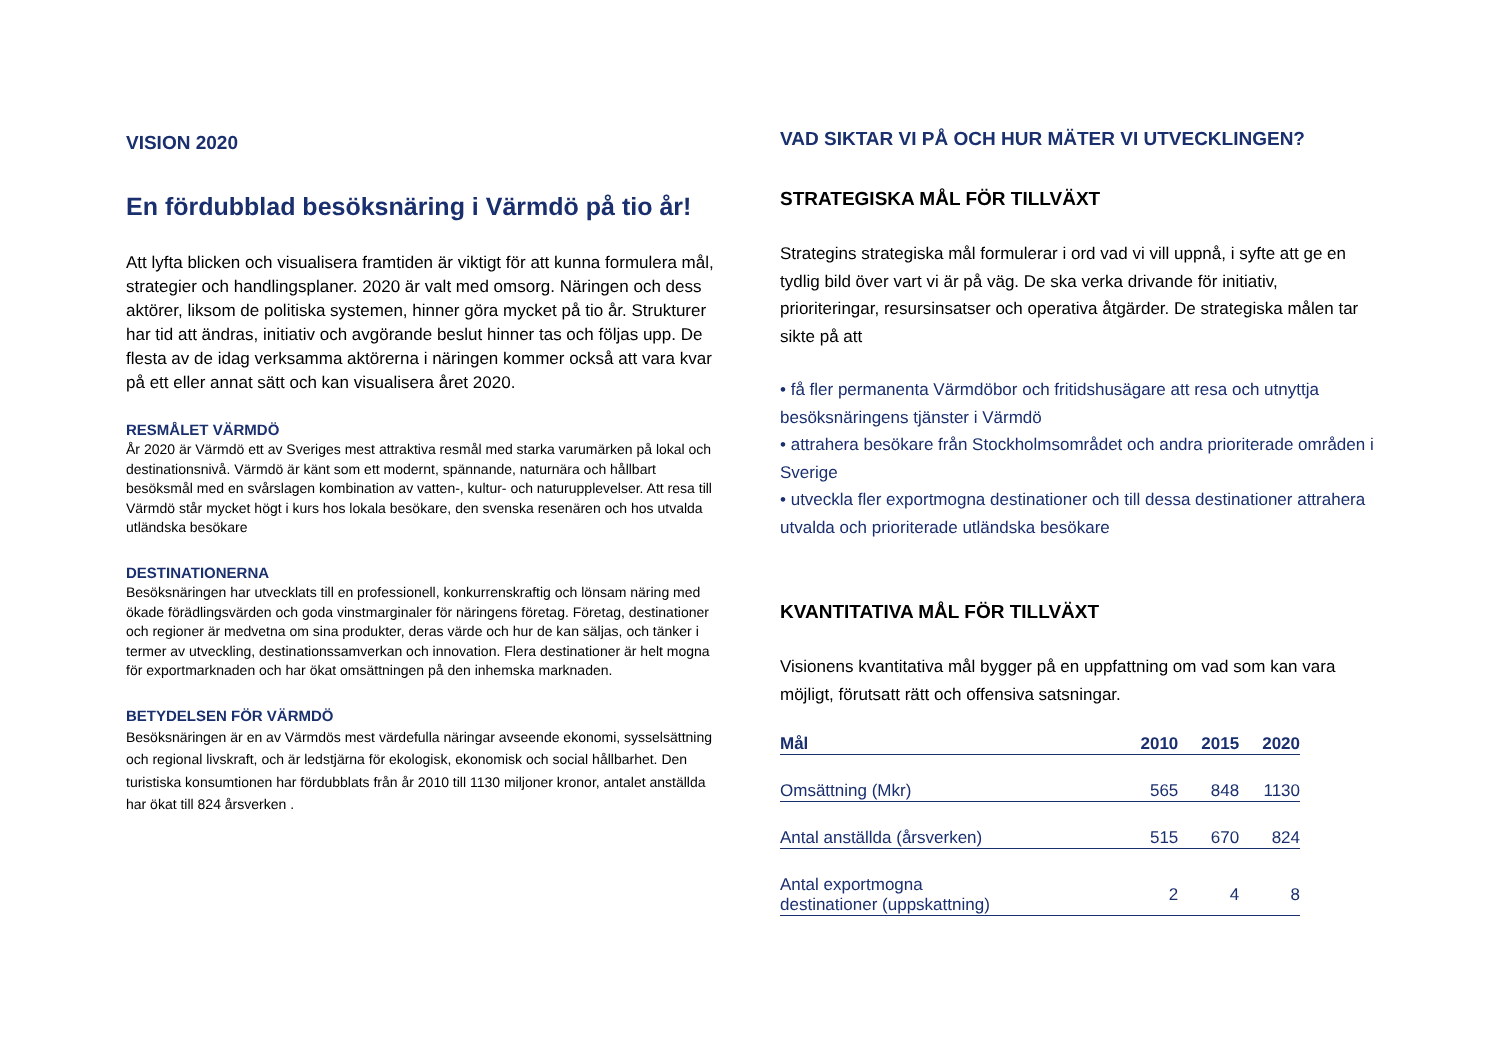VISION 2020
En fördubblad besöksnäring i Värmdö på tio år!
Att lyfta blicken och visualisera framtiden är viktigt för att kunna formulera mål, strategier och handlingsplaner. 2020 är valt med omsorg. Näringen och dess aktörer, liksom de politiska systemen, hinner göra mycket på tio år. Strukturer har tid att ändras, initiativ och avgörande beslut hinner tas och följas upp. De flesta av de idag verksamma aktörerna i näringen kommer också att vara kvar på ett eller annat sätt och kan visualisera året 2020.
RESMÅLET VÄRMDÖ
År 2020 är Värmdö ett av Sveriges mest attraktiva resmål med starka varumärken på lokal och destinationsnivå. Värmdö är känt som ett modernt, spännande, naturnära och hållbart besöksmål med en svårslagen kombination av vatten-, kultur- och naturupplevelser. Att resa till Värmdö står mycket högt i kurs hos lokala besökare, den svenska resenären och hos utvalda utländska besökare
DESTINATIONERNA
Besöksnäringen har utvecklats till en professionell, konkurrenskraftig och lönsam näring med ökade förädlingsvärden och goda vinstmarginaler för näringens företag. Företag, destinationer och regioner är medvetna om sina produkter, deras värde och hur de kan säljas, och tänker i termer av utveckling, destinationssamverkan och innovation. Flera destinationer är helt mogna för exportmarknaden och har ökat omsättningen på den inhemska marknaden.
BETYDELSEN FÖR VÄRMDÖ
Besöksnäringen är en av Värmdös mest värdefulla näringar avseende ekonomi, sysselsättning och regional livskraft, och är ledstjärna för ekologisk, ekonomisk och social hållbarhet. Den turistiska konsumtionen har fördubblats från år 2010 till 1130 miljoner kronor, antalet anställda har ökat till 824 årsverken .
VAD SIKTAR VI PÅ OCH HUR MÄTER VI UTVECKLINGEN?
STRATEGISKA MÅL FÖR TILLVÄXT
Strategins strategiska mål formulerar i ord vad vi vill uppnå, i syfte att ge en tydlig bild över vart vi är på väg. De ska verka drivande för initiativ, prioriteringar, resursinsatser och operativa åtgärder. De strategiska målen tar sikte på att
• få fler permanenta Värmdöbor och fritidshusägare att resa och utnyttja besöksnäringens tjänster i Värmdö
• attrahera besökare från Stockholmsområdet och andra prioriterade områden i Sverige
• utveckla fler exportmogna destinationer och till dessa destinationer attrahera utvalda och prioriterade utländska besökare
KVANTITATIVA MÅL FÖR TILLVÄXT
Visionens kvantitativa mål bygger på en uppfattning om vad som kan vara möjligt, förutsatt rätt och offensiva satsningar.
| Mål | 2010 | 2015 | 2020 |
| --- | --- | --- | --- |
| Omsättning (Mkr) | 565 | 848 | 1130 |
| Antal anställda (årsverken) | 515 | 670 | 824 |
| Antal exportmogna destinationer (uppskattning) | 2 | 4 | 8 |